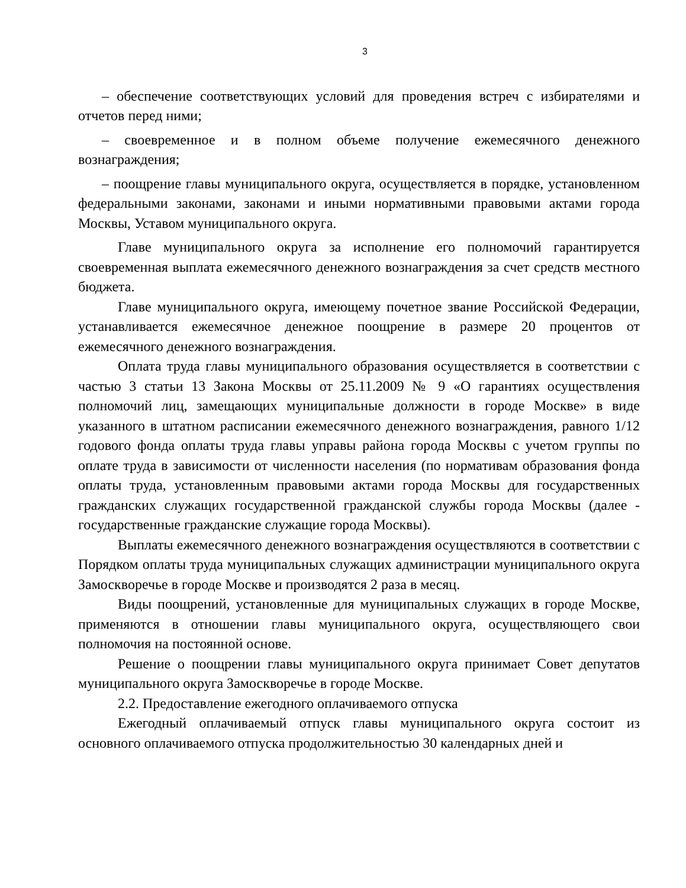3
– обеспечение соответствующих условий для проведения встреч с избирателями и отчетов перед ними;
– своевременное и в полном объеме получение ежемесячного денежного вознаграждения;
– поощрение главы муниципального округа, осуществляется в порядке, установленном федеральными законами, законами и иными нормативными правовыми актами города Москвы, Уставом муниципального округа.
Главе муниципального округа за исполнение его полномочий гарантируется своевременная выплата ежемесячного денежного вознаграждения за счет средств местного бюджета.
Главе муниципального округа, имеющему почетное звание Российской Федерации, устанавливается ежемесячное денежное поощрение в размере 20 процентов от ежемесячного денежного вознаграждения.
Оплата труда главы муниципального образования осуществляется в соответствии с частью 3 статьи 13 Закона Москвы от 25.11.2009 № 9 «О гарантиях осуществления полномочий лиц, замещающих муниципальные должности в городе Москве» в виде указанного в штатном расписании ежемесячного денежного вознаграждения, равного 1/12 годового фонда оплаты труда главы управы района города Москвы с учетом группы по оплате труда в зависимости от численности населения (по нормативам образования фонда оплаты труда, установленным правовыми актами города Москвы для государственных гражданских служащих государственной гражданской службы города Москвы (далее - государственные гражданские служащие города Москвы).
Выплаты ежемесячного денежного вознаграждения осуществляются в соответствии с Порядком оплаты труда муниципальных служащих администрации муниципального округа Замоскворечье в городе Москве и производятся 2 раза в месяц.
Виды поощрений, установленные для муниципальных служащих в городе Москве, применяются в отношении главы муниципального округа, осуществляющего свои полномочия на постоянной основе.
Решение о поощрении главы муниципального округа принимает Совет депутатов муниципального округа Замоскворечье в городе Москве.
2.2. Предоставление ежегодного оплачиваемого отпуска
Ежегодный оплачиваемый отпуск главы муниципального округа состоит из основного оплачиваемого отпуска продолжительностью 30 календарных дней и